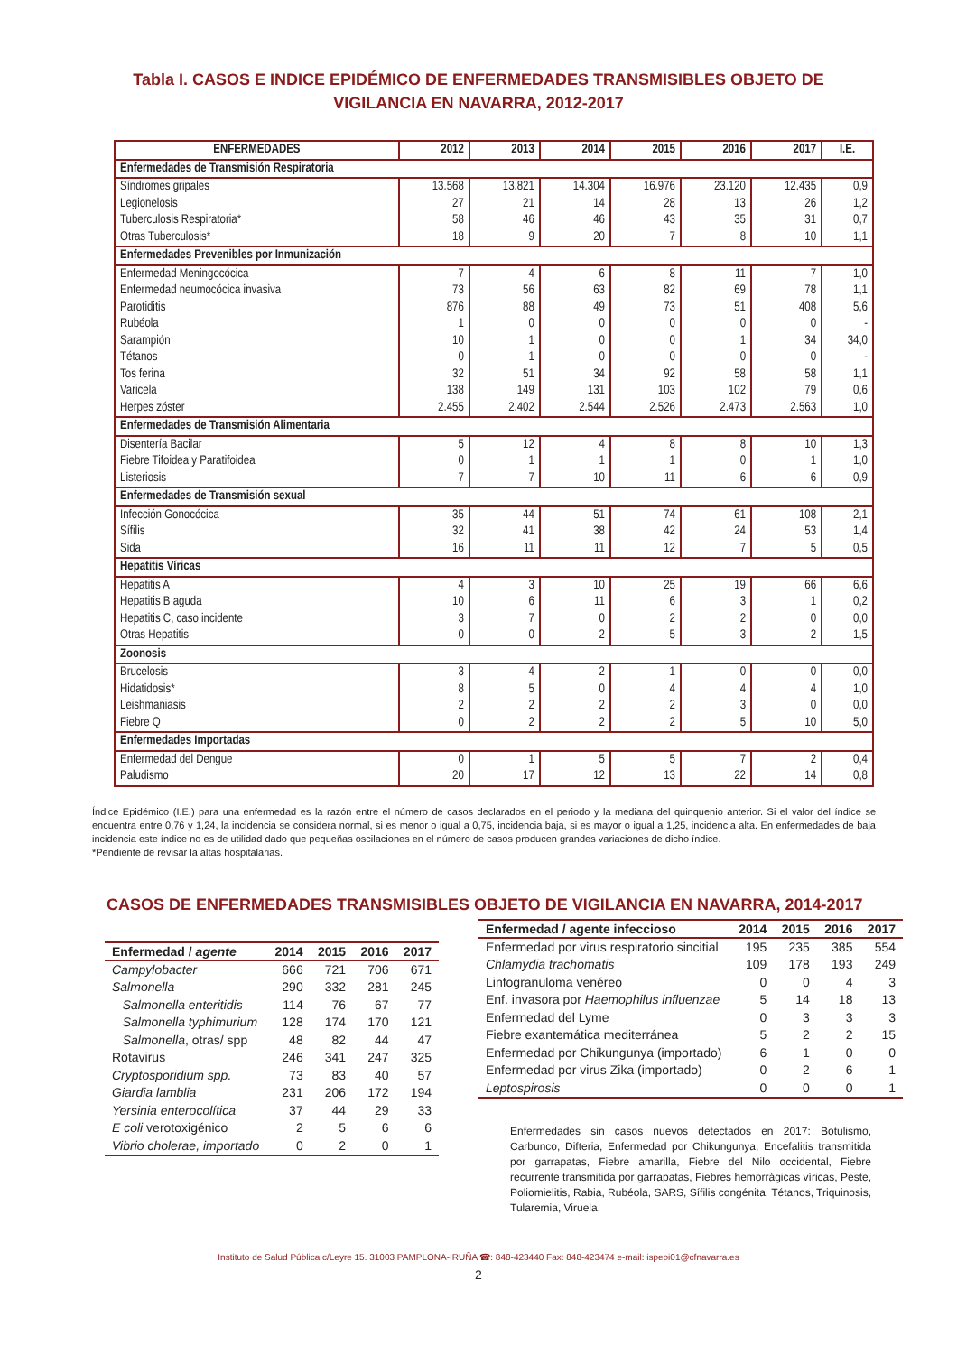Tabla I. CASOS E INDICE EPIDÉMICO DE ENFERMEDADES TRANSMISIBLES OBJETO DE
VIGILANCIA EN NAVARRA, 2012-2017
| ENFERMEDADES | 2012 | 2013 | 2014 | 2015 | 2016 | 2017 | I.E. |
| --- | --- | --- | --- | --- | --- | --- | --- |
| Enfermedades de Transmisión Respiratoria | | | | | | | |
| Síndromes gripales | 13.568 | 13.821 | 14.304 | 16.976 | 23.120 | 12.435 | 0,9 |
| Legionelosis | 27 | 21 | 14 | 28 | 13 | 26 | 1,2 |
| Tuberculosis Respiratoria* | 58 | 46 | 46 | 43 | 35 | 31 | 0,7 |
| Otras Tuberculosis* | 18 | 9 | 20 | 7 | 8 | 10 | 1,1 |
| Enfermedades Prevenibles por Inmunización | | | | | | | |
| Enfermedad Meningocócica | 7 | 4 | 6 | 8 | 11 | 7 | 1,0 |
| Enfermedad neumocócica invasiva | 73 | 56 | 63 | 82 | 69 | 78 | 1,1 |
| Parotiditis | 876 | 88 | 49 | 73 | 51 | 408 | 5,6 |
| Rubéola | 1 | 0 | 0 | 0 | 0 | 0 | - |
| Sarampión | 10 | 1 | 0 | 0 | 1 | 34 | 34,0 |
| Tétanos | 0 | 1 | 0 | 0 | 0 | 0 | - |
| Tos ferina | 32 | 51 | 34 | 92 | 58 | 58 | 1,1 |
| Varicela | 138 | 149 | 131 | 103 | 102 | 79 | 0,6 |
| Herpes zóster | 2.455 | 2.402 | 2.544 | 2.526 | 2.473 | 2.563 | 1,0 |
| Enfermedades de Transmisión Alimentaria | | | | | | | |
| Disentería Bacilar | 5 | 12 | 4 | 8 | 8 | 10 | 1,3 |
| Fiebre Tifoidea y Paratifoidea | 0 | 1 | 1 | 1 | 0 | 1 | 1,0 |
| Listeriosis | 7 | 7 | 10 | 11 | 6 | 6 | 0,9 |
| Enfermedades de Transmisión sexual | | | | | | | |
| Infección Gonocócica | 35 | 44 | 51 | 74 | 61 | 108 | 2,1 |
| Sífilis | 32 | 41 | 38 | 42 | 24 | 53 | 1,4 |
| Sida | 16 | 11 | 11 | 12 | 7 | 5 | 0,5 |
| Hepatitis Víricas | | | | | | | |
| Hepatitis A | 4 | 3 | 10 | 25 | 19 | 66 | 6,6 |
| Hepatitis B aguda | 10 | 6 | 11 | 6 | 3 | 1 | 0,2 |
| Hepatitis C, caso incidente | 3 | 7 | 0 | 2 | 2 | 0 | 0,0 |
| Otras Hepatitis | 0 | 0 | 2 | 5 | 3 | 2 | 1,5 |
| Zoonosis | | | | | | | |
| Brucelosis | 3 | 4 | 2 | 1 | 0 | 0 | 0,0 |
| Hidatidosis* | 8 | 5 | 0 | 4 | 4 | 4 | 1,0 |
| Leishmaniasis | 2 | 2 | 2 | 2 | 3 | 0 | 0,0 |
| Fiebre Q | 0 | 2 | 2 | 2 | 5 | 10 | 5,0 |
| Enfermedades Importadas | | | | | | | |
| Enfermedad del Dengue | 0 | 1 | 5 | 5 | 7 | 2 | 0,4 |
| Paludismo | 20 | 17 | 12 | 13 | 22 | 14 | 0,8 |
Índice Epidémico (I.E.) para una enfermedad es la razón entre el número de casos declarados en el periodo y la mediana del quinquenio anterior. Si el valor del índice se encuentra entre 0,76 y 1,24, la incidencia se considera normal, si es menor o igual a 0,75, incidencia baja, si es mayor o igual a 1,25, incidencia alta. En enfermedades de baja incidencia este índice no es de utilidad dado que pequeñas oscilaciones en el número de casos producen grandes variaciones de dicho índice.
*Pendiente de revisar la altas hospitalarias.
CASOS DE ENFERMEDADES TRANSMISIBLES OBJETO DE VIGILANCIA EN NAVARRA, 2014-2017
| Enfermedad / agente | 2014 | 2015 | 2016 | 2017 |
| --- | --- | --- | --- | --- |
| Campylobacter | 666 | 721 | 706 | 671 |
| Salmonella | 290 | 332 | 281 | 245 |
| Salmonella enteritidis | 114 | 76 | 67 | 77 |
| Salmonella typhimurium | 128 | 174 | 170 | 121 |
| Salmonella , otras/ spp | 48 | 82 | 44 | 47 |
| Rotavirus | 246 | 341 | 247 | 325 |
| Cryptosporidium spp. | 73 | 83 | 40 | 57 |
| Giardia lamblia | 231 | 206 | 172 | 194 |
| Yersinia enterocolítica | 37 | 44 | 29 | 33 |
| E coli verotoxigénico | 2 | 5 | 6 | 6 |
| Vibrio cholerae, importado | 0 | 2 | 0 | 1 |
| Enfermedad / agente infeccioso | 2014 | 2015 | 2016 | 2017 |
| --- | --- | --- | --- | --- |
| Enfermedad por virus respiratorio sincitial | 195 | 235 | 385 | 554 |
| Chlamydia trachomatis | 109 | 178 | 193 | 249 |
| Linfogranuloma venéreo | 0 | 0 | 4 | 3 |
| Enf. invasora por Haemophilus influenzae | 5 | 14 | 18 | 13 |
| Enfermedad del Lyme | 0 | 3 | 3 | 3 |
| Fiebre exantemática mediterránea | 5 | 2 | 2 | 15 |
| Enfermedad por Chikungunya (importado) | 6 | 1 | 0 | 0 |
| Enfermedad por virus Zika (importado) | 0 | 2 | 6 | 1 |
| Leptospirosis | 0 | 0 | 0 | 1 |
Enfermedades sin casos nuevos detectados en 2017: Botulismo, Carbunco, Difteria, Enfermedad por Chikungunya, Encefalitis transmitida por garrapatas, Fiebre amarilla, Fiebre del Nilo occidental, Fiebre recurrente transmitida por garrapatas, Fiebres hemorrágicas víricas, Peste, Poliomielitis, Rabia, Rubéola, SARS, Sífilis congénita, Tétanos, Triquinosis, Tularemia, Viruela.
Instituto de Salud Pública c/Leyre 15. 31003 PAMPLONA-IRUÑA ☎: 848-423440 Fax: 848-423474 e-mail: ispepi01@cfnavarra.es
2